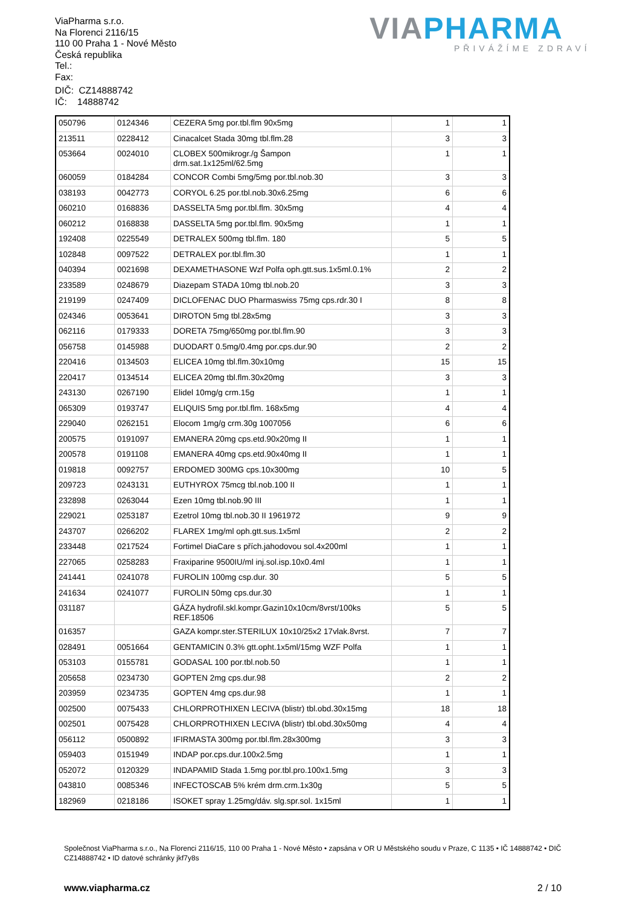ViaPharma s.r.o.
Na Florenci 2116/15
110 00 Praha 1 - Nové Město
Česká republika
Tel.:
Fax:
DIČ: CZ14888742
IČ: 14888742
VIAPHARMA
PŘIVÁŽÍME ZDRAVÍ
| 050796 | 0124346 | CEZERA 5mg por.tbl.flm 90x5mg | 1 | 1 |
| 213511 | 0228412 | Cinacalcet Stada 30mg tbl.flm.28 | 3 | 3 |
| 053664 | 0024010 | CLOBEX 500mikrogr./g Šampon drm.sat.1x125ml/62.5mg | 1 | 1 |
| 060059 | 0184284 | CONCOR Combi 5mg/5mg por.tbl.nob.30 | 3 | 3 |
| 038193 | 0042773 | CORYOL 6.25 por.tbl.nob.30x6.25mg | 6 | 6 |
| 060210 | 0168836 | DASSELTA 5mg por.tbl.flm. 30x5mg | 4 | 4 |
| 060212 | 0168838 | DASSELTA 5mg por.tbl.flm. 90x5mg | 1 | 1 |
| 192408 | 0225549 | DETRALEX 500mg tbl.flm. 180 | 5 | 5 |
| 102848 | 0097522 | DETRALEX por.tbl.flm.30 | 1 | 1 |
| 040394 | 0021698 | DEXAMETHASONE Wzf Polfa oph.gtt.sus.1x5ml.0.1% | 2 | 2 |
| 233589 | 0248679 | Diazepam STADA 10mg tbl.nob.20 | 3 | 3 |
| 219199 | 0247409 | DICLOFENAC DUO Pharmaswiss 75mg cps.rdr.30 I | 8 | 8 |
| 024346 | 0053641 | DIROTON 5mg tbl.28x5mg | 3 | 3 |
| 062116 | 0179333 | DORETA 75mg/650mg por.tbl.flm.90 | 3 | 3 |
| 056758 | 0145988 | DUODART 0.5mg/0.4mg por.cps.dur.90 | 2 | 2 |
| 220416 | 0134503 | ELICEA 10mg tbl.flm.30x10mg | 15 | 15 |
| 220417 | 0134514 | ELICEA 20mg tbl.flm.30x20mg | 3 | 3 |
| 243130 | 0267190 | Elidel 10mg/g crm.15g | 1 | 1 |
| 065309 | 0193747 | ELIQUIS 5mg por.tbl.flm. 168x5mg | 4 | 4 |
| 229040 | 0262151 | Elocom 1mg/g crm.30g 1007056 | 6 | 6 |
| 200575 | 0191097 | EMANERA 20mg cps.etd.90x20mg II | 1 | 1 |
| 200578 | 0191108 | EMANERA 40mg cps.etd.90x40mg II | 1 | 1 |
| 019818 | 0092757 | ERDOMED 300MG cps.10x300mg | 10 | 5 |
| 209723 | 0243131 | EUTHYROX 75mcg tbl.nob.100 II | 1 | 1 |
| 232898 | 0263044 | Ezen 10mg tbl.nob.90 III | 1 | 1 |
| 229021 | 0253187 | Ezetrol 10mg tbl.nob.30 II 1961972 | 9 | 9 |
| 243707 | 0266202 | FLAREX 1mg/ml oph.gtt.sus.1x5ml | 2 | 2 |
| 233448 | 0217524 | Fortimel DiaCare s přích.jahodovou sol.4x200ml | 1 | 1 |
| 227065 | 0258283 | Fraxiparine 9500IU/ml inj.sol.isp.10x0.4ml | 1 | 1 |
| 241441 | 0241078 | FUROLIN 100mg csp.dur. 30 | 5 | 5 |
| 241634 | 0241077 | FUROLIN 50mg cps.dur.30 | 1 | 1 |
| 031187 | | GÁZA hydrofil.skl.kompr.Gazin10x10cm/8vrst/100ks REF.18506 | 5 | 5 |
| 016357 | | GAZA kompr.ster.STERILUX 10x10/25x2 17vlak.8vrst. | 7 | 7 |
| 028491 | 0051664 | GENTAMICIN 0.3% gtt.opht.1x5ml/15mg WZF Polfa | 1 | 1 |
| 053103 | 0155781 | GODASAL 100 por.tbl.nob.50 | 1 | 1 |
| 205658 | 0234730 | GOPTEN 2mg cps.dur.98 | 2 | 2 |
| 203959 | 0234735 | GOPTEN 4mg cps.dur.98 | 1 | 1 |
| 002500 | 0075433 | CHLORPROTHIXEN LECIVA (blistr) tbl.obd.30x15mg | 18 | 18 |
| 002501 | 0075428 | CHLORPROTHIXEN LECIVA (blistr) tbl.obd.30x50mg | 4 | 4 |
| 056112 | 0500892 | IFIRMASTA 300mg por.tbl.flm.28x300mg | 3 | 3 |
| 059403 | 0151949 | INDAP por.cps.dur.100x2.5mg | 1 | 1 |
| 052072 | 0120329 | INDAPAMID Stada 1.5mg por.tbl.pro.100x1.5mg | 3 | 3 |
| 043810 | 0085346 | INFECTOSCAB 5% krém drm.crm.1x30g | 5 | 5 |
| 182969 | 0218186 | ISOKET spray 1.25mg/dáv. slg.spr.sol. 1x15ml | 1 | 1 |
Společnost ViaPharma s.r.o., Na Florenci 2116/15, 110 00 Praha 1 - Nové Město • zapsána v OR U Městského soudu v Praze, C 1135 • IČ 14888742 • DIČ CZ14888742 • ID datové schránky jkf7y8s
www.viapharma.cz 2 / 10